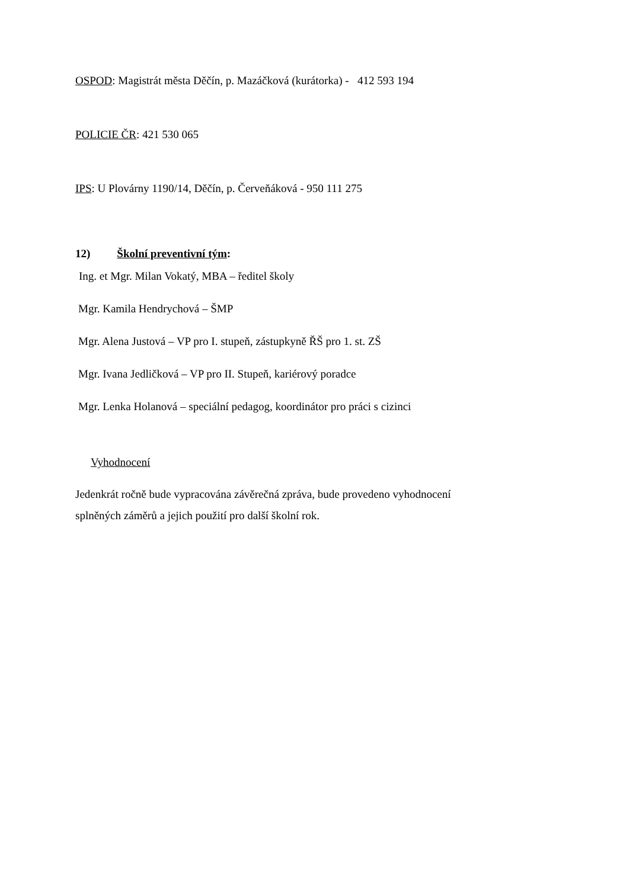OSPOD: Magistrát města Děčín, p. Mazáčková (kurátorka) - 412 593 194
POLICIE ČR: 421 530 065
IPS: U Plovárny 1190/14, Děčín, p. Červeňáková - 950 111 275
12) Školní preventivní tým:
Ing. et Mgr. Milan Vokatý, MBA – ředitel školy
Mgr. Kamila Hendrychová – ŠMP
Mgr. Alena Justová – VP pro I. stupeň, zástupkyně ŘŠ pro 1. st. ZŠ
Mgr. Ivana Jedličková – VP pro II. Stupeň, kariérový poradce
Mgr. Lenka Holanová – speciální pedagog, koordinátor pro práci s cizinci
Vyhodnocení
Jedenkrát ročně bude vypracována závěrečná zpráva, bude provedeno vyhodnocení
splněných záměrů a jejich použití pro další školní rok.